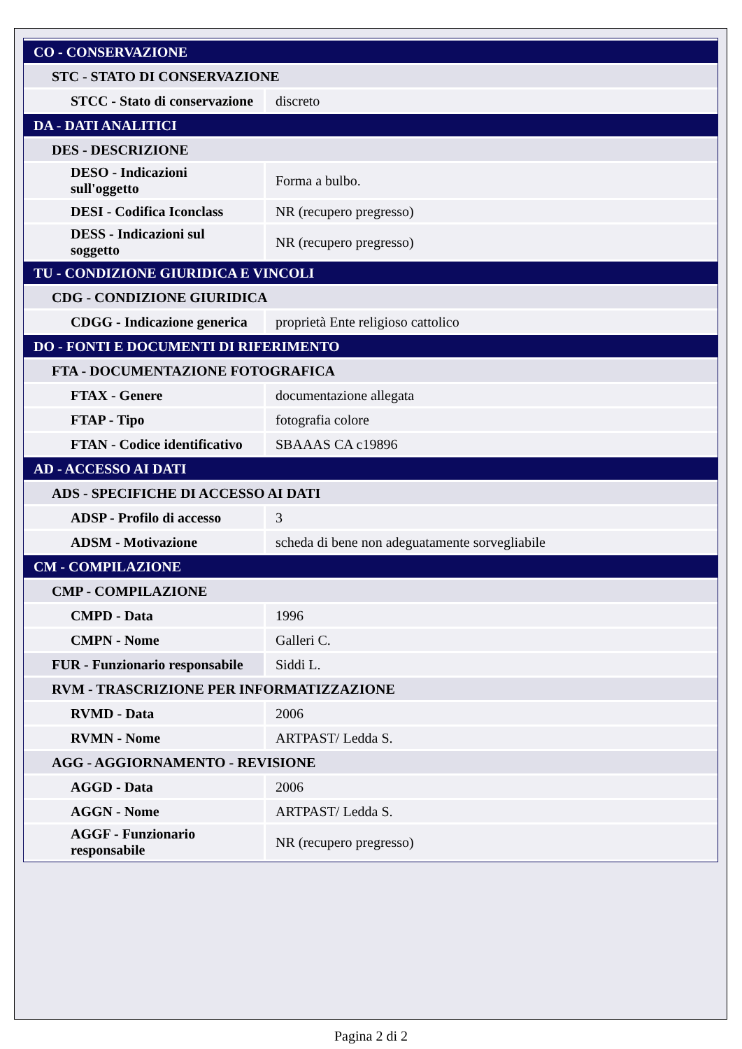| CO - CONSERVAZIONE | |
| STC - STATO DI CONSERVAZIONE | |
| STCC - Stato di conservazione | discreto |
| DA - DATI ANALITICI | |
| DES - DESCRIZIONE | |
| DESO - Indicazioni sull'oggetto | Forma a bulbo. |
| DESI - Codifica Iconclass | NR (recupero pregresso) |
| DESS - Indicazioni sul soggetto | NR (recupero pregresso) |
| TU - CONDIZIONE GIURIDICA E VINCOLI | |
| CDG - CONDIZIONE GIURIDICA | |
| CDGG - Indicazione generica | proprietà Ente religioso cattolico |
| DO - FONTI E DOCUMENTI DI RIFERIMENTO | |
| FTA - DOCUMENTAZIONE FOTOGRAFICA | |
| FTAX - Genere | documentazione allegata |
| FTAP - Tipo | fotografia colore |
| FTAN - Codice identificativo | SBAAAS CA c19896 |
| AD - ACCESSO AI DATI | |
| ADS - SPECIFICHE DI ACCESSO AI DATI | |
| ADSP - Profilo di accesso | 3 |
| ADSM - Motivazione | scheda di bene non adeguatamente sorvegliabile |
| CM - COMPILAZIONE | |
| CMP - COMPILAZIONE | |
| CMPD - Data | 1996 |
| CMPN - Nome | Galleri C. |
| FUR - Funzionario responsabile | Siddi L. |
| RVM - TRASCRIZIONE PER INFORMATIZZAZIONE | |
| RVMD - Data | 2006 |
| RVMN - Nome | ARTPAST/ Ledda S. |
| AGG - AGGIORNAMENTO - REVISIONE | |
| AGGD - Data | 2006 |
| AGGN - Nome | ARTPAST/ Ledda S. |
| AGGF - Funzionario responsabile | NR (recupero pregresso) |
Pagina 2 di 2